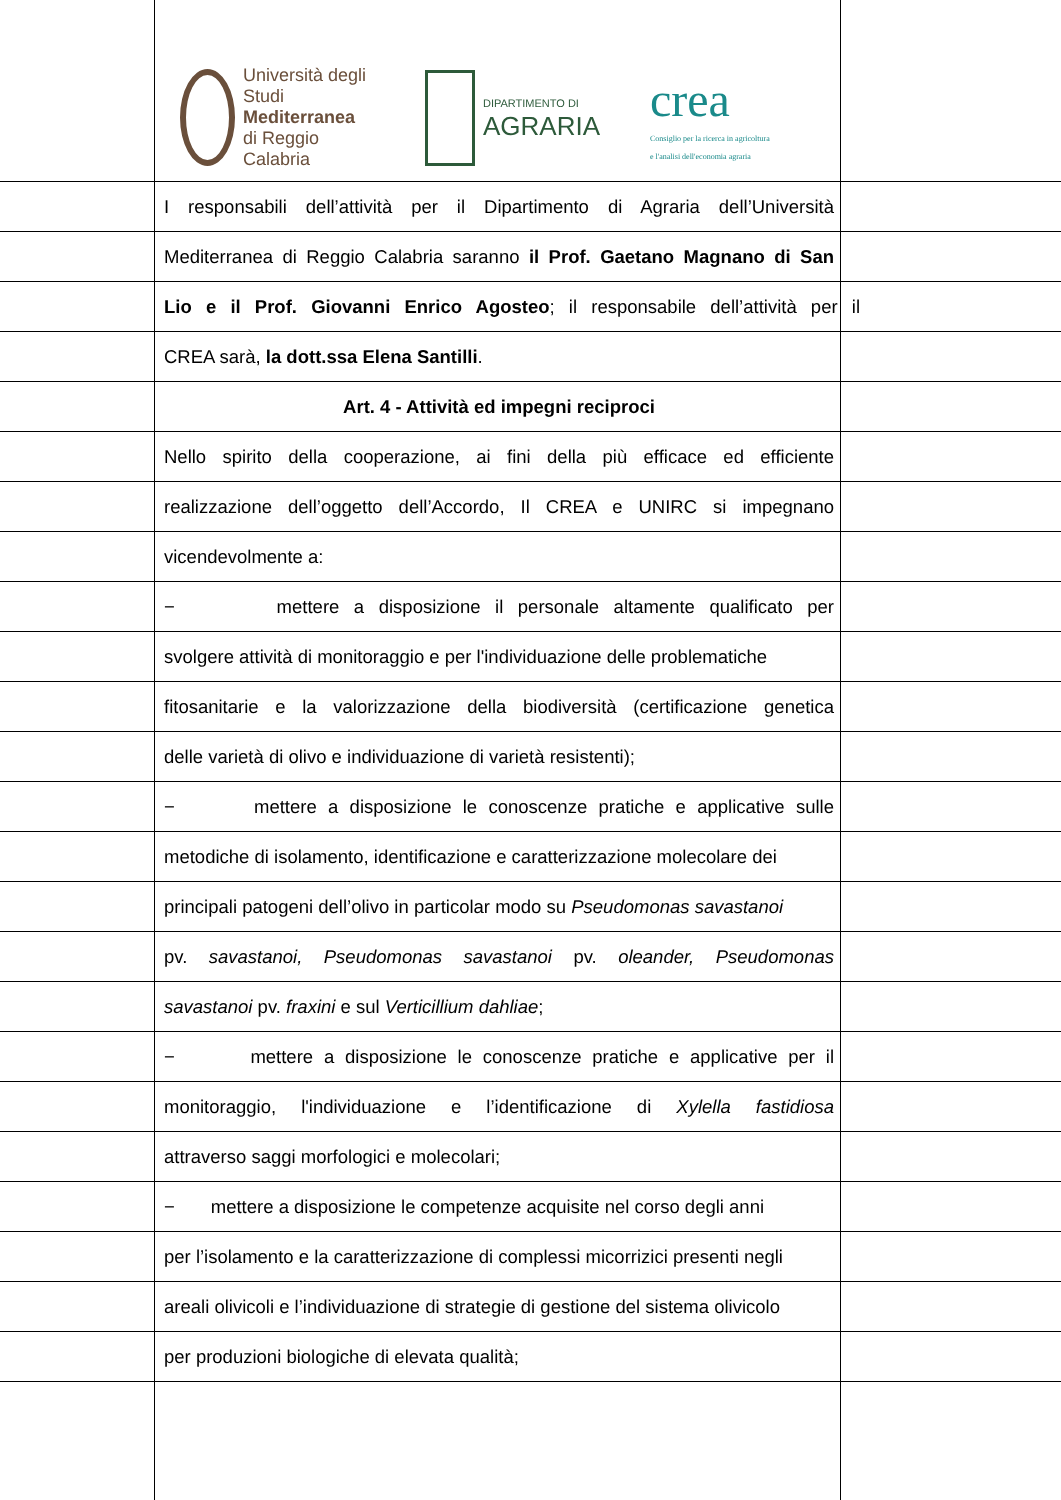Università degli Studi
Mediterranea
di Reggio Calabria
DIPARTIMENTO DI
AGRARIA
crea
Consiglio per la ricerca in agricoltura
e l'analisi dell'economia agraria
I responsabili dell’attività per il Dipartimento di Agraria dell’Università
Mediterranea di Reggio Calabria saranno il Prof. Gaetano Magnano di San
Lio e il Prof. Giovanni Enrico Agosteo; il responsabile dell’attività per il
CREA sarà, la dott.ssa Elena Santilli.
Art. 4 - Attività ed impegni reciproci
Nello spirito della cooperazione, ai fini della più efficace ed efficiente
realizzazione dell’oggetto dell’Accordo, Il CREA e UNIRC si impegnano
vicendevolmente a:
− mettere a disposizione il personale altamente qualificato per
svolgere attività di monitoraggio e per l'individuazione delle problematiche
fitosanitarie e la valorizzazione della biodiversità (certificazione genetica
delle varietà di olivo e individuazione di varietà resistenti);
− mettere a disposizione le conoscenze pratiche e applicative sulle
metodiche di isolamento, identificazione e caratterizzazione molecolare dei
principali patogeni dell’olivo in particolar modo su Pseudomonas savastanoi
pv. savastanoi, Pseudomonas savastanoi pv. oleander, Pseudomonas
savastanoi pv. fraxini e sul Verticillium dahliae;
− mettere a disposizione le conoscenze pratiche e applicative per il
monitoraggio, l'individuazione e l’identificazione di Xylella fastidiosa
attraverso saggi morfologici e molecolari;
− mettere a disposizione le competenze acquisite nel corso degli anni
per l’isolamento e la caratterizzazione di complessi micorrizici presenti negli
areali olivicoli e l’individuazione di strategie di gestione del sistema olivicolo
per produzioni biologiche di elevata qualità;